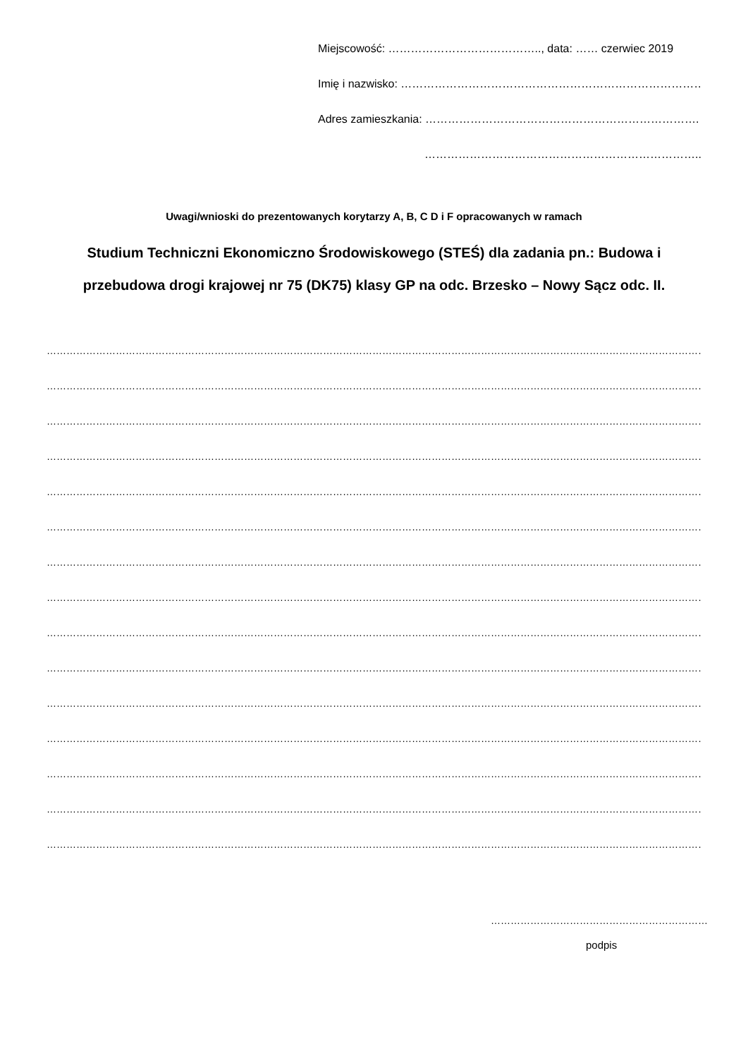Miejscowość: ………………………………….., data: …… czerwiec 2019
Imię i nazwisko: ………………………………………………………………………
Adres zamieszkania: ……………………………………………………………….
………………………………………………………………..
Uwagi/wnioski do prezentowanych korytarzy A, B, C D i F opracowanych w ramach
Studium Techniczni Ekonomiczno Środowiskowego (STEŚ) dla zadania pn.: Budowa i przebudowa drogi krajowej nr 75 (DK75) klasy GP na odc. Brzesko – Nowy Sącz odc. II.
…………………………………………………………………………………………………………………………………………………………………………………
…………………………………………………………………………………………………………………………………………………………………………………
…………………………………………………………………………………………………………………………………………………………………………………
…………………………………………………………………………………………………………………………………………………………………………………
…………………………………………………………………………………………………………………………………………………………………………………
…………………………………………………………………………………………………………………………………………………………………………………
…………………………………………………………………………………………………………………………………………………………………………………
…………………………………………………………………………………………………………………………………………………………………………………
…………………………………………………………………………………………………………………………………………………………………………………
…………………………………………………………………………………………………………………………………………………………………………………
…………………………………………………………………………………………………………………………………………………………………………………
…………………………………………………………………………………………………………………………………………………………………………………
…………………………………………………………………………………………………………………………………………………………………………………
…………………………………………………………………………………………………………………………………………………………………………………
…………………………………………………………………………………………………………………………………………………………………………………
…………………………………………………………
podpis